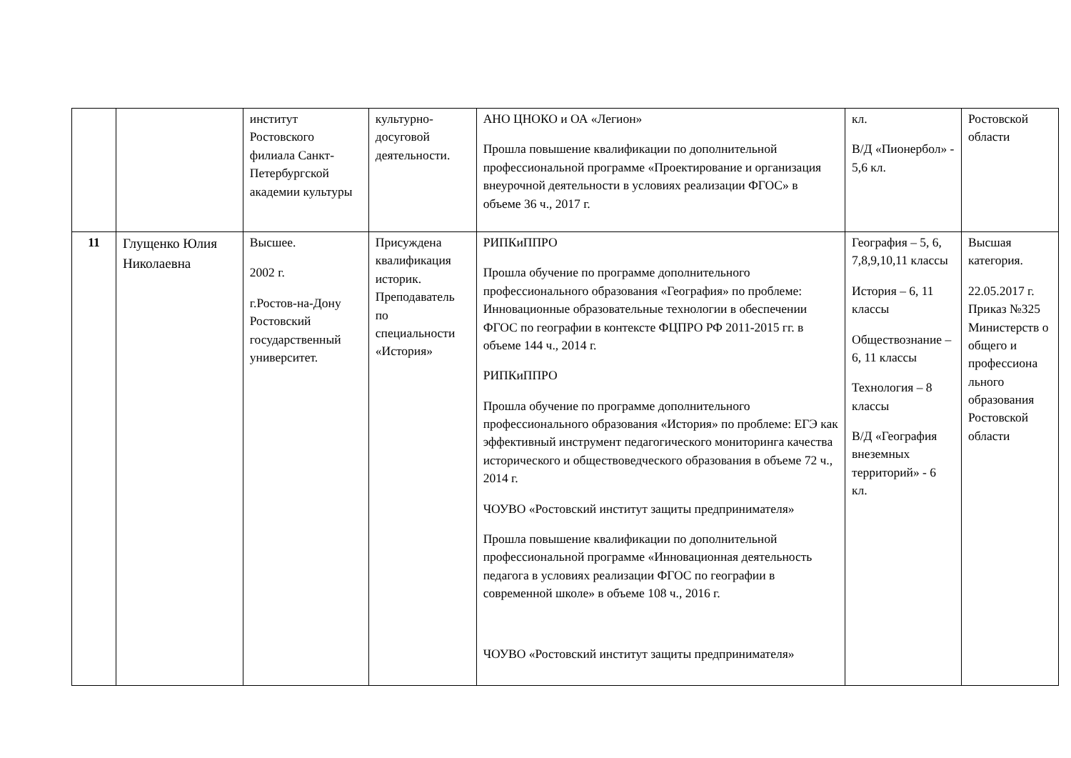| | | институт Ростовского филиала Санкт-Петербургской академии культуры | культурно-досуговой деятельности. | АНО ЦНОКО и ОА «Легион» Прошла повышение квалификации по дополнительной профессиональной программе «Проектирование и организация внеурочной деятельности в условиях реализации ФГОС» в объеме 36 ч., 2017 г. | кл. В/Д «Пионербол» - 5,6 кл. | Ростовской области |
| 11 | Глущенко Юлия Николаевна | Высшее. 2002 г. г.Ростов-на-Дону Ростовский государственный университет. | Присуждена квалификация историк. Преподаватель по специальности «История» | РИПКиППРО Прошла обучение по программе дополнительного профессионального образования «География» по проблеме: Инновационные образовательные технологии в обеспечении ФГОС по географии в контексте ФЦПРО РФ 2011-2015 гг. в объеме 144 ч., 2014 г. РИПКиППРО Прошла обучение по программе дополнительного профессионального образования «История» по проблеме: ЕГЭ как эффективный инструмент педагогического мониторинга качества исторического и обществоведческого образования в объеме 72 ч., 2014 г. ЧОУВО «Ростовский институт защиты предпринимателя» Прошла повышение квалификации по дополнительной профессиональной программе «Инновационная деятельность педагога в условиях реализации ФГОС по географии в современной школе» в объеме 108 ч., 2016 г. ЧОУВО «Ростовский институт защиты предпринимателя» | География – 5, 6, 7,8,9,10,11 классы История – 6, 11 классы Обществознание – 6, 11 классы Технология – 8 классы В/Д «География внеземных территорий» - 6 кл. | Высшая категория. 22.05.2017 г. Приказ №325 Министерств о общего и профессиона льного образования Ростовской области |